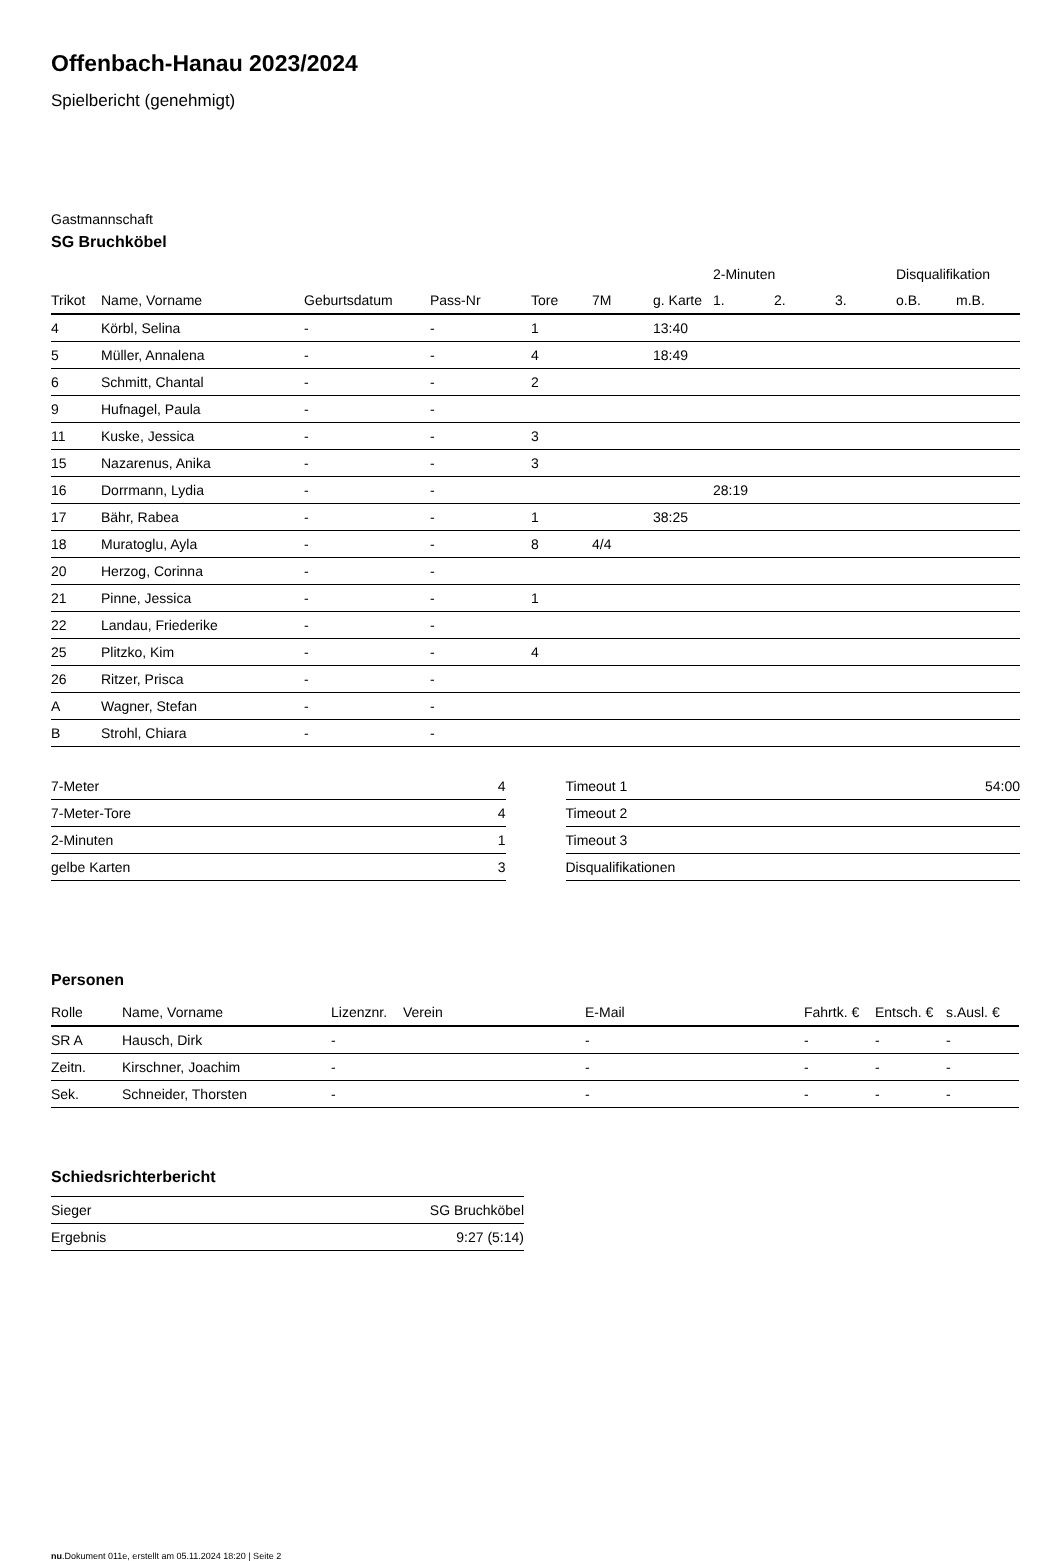Offenbach-Hanau 2023/2024
Spielbericht (genehmigt)
Gastmannschaft
SG Bruchköbel
| | | | | | | | 2-Minuten | | | Disqualifikation | |
| --- | --- | --- | --- | --- | --- | --- | --- | --- | --- | --- | --- |
| Trikot | Name, Vorname | Geburtsdatum | Pass-Nr | Tore | 7M | g. Karte | 1. | 2. | 3. | o.B. | m.B. |
| 4 | Körbl, Selina | - | - | 1 | | 13:40 | | | | | |
| 5 | Müller, Annalena | - | - | 4 | | 18:49 | | | | | |
| 6 | Schmitt, Chantal | - | - | 2 | | | | | | | |
| 9 | Hufnagel, Paula | - | - | | | | | | | | |
| 11 | Kuske, Jessica | - | - | 3 | | | | | | | |
| 15 | Nazarenus, Anika | - | - | 3 | | | | | | | |
| 16 | Dorrmann, Lydia | - | - | | | | 28:19 | | | | |
| 17 | Bähr, Rabea | - | - | 1 | | 38:25 | | | | | |
| 18 | Muratoglu, Ayla | - | - | 8 | 4/4 | | | | | | |
| 20 | Herzog, Corinna | - | - | | | | | | | | |
| 21 | Pinne, Jessica | - | - | 1 | | | | | | | |
| 22 | Landau, Friederike | - | - | | | | | | | | |
| 25 | Plitzko, Kim | - | - | 4 | | | | | | | |
| 26 | Ritzer, Prisca | - | - | | | | | | | | |
| A | Wagner, Stefan | - | - | | | | | | | | |
| B | Strohl, Chiara | - | - | | | | | | | | |
| 7-Meter | 4 |
| 7-Meter-Tore | 4 |
| 2-Minuten | 1 |
| gelbe Karten | 3 |
| Timeout 1 | 54:00 |
| Timeout 2 | |
| Timeout 3 | |
| Disqualifikationen | |
Personen
| Rolle | Name, Vorname | Lizenznr. | Verein | E-Mail | Fahrtk. € | Entsch. € | s.Ausl. € |
| --- | --- | --- | --- | --- | --- | --- | --- |
| SR A | Hausch, Dirk | - | | - | - | - | - |
| Zeitn. | Kirschner, Joachim | - | | - | - | - | - |
| Sek. | Schneider, Thorsten | - | | - | - | - | - |
Schiedsrichterbericht
| Sieger | SG Bruchköbel |
| Ergebnis | 9:27 (5:14) |
nu.Dokument 011e, erstellt am 05.11.2024 18:20 | Seite 2